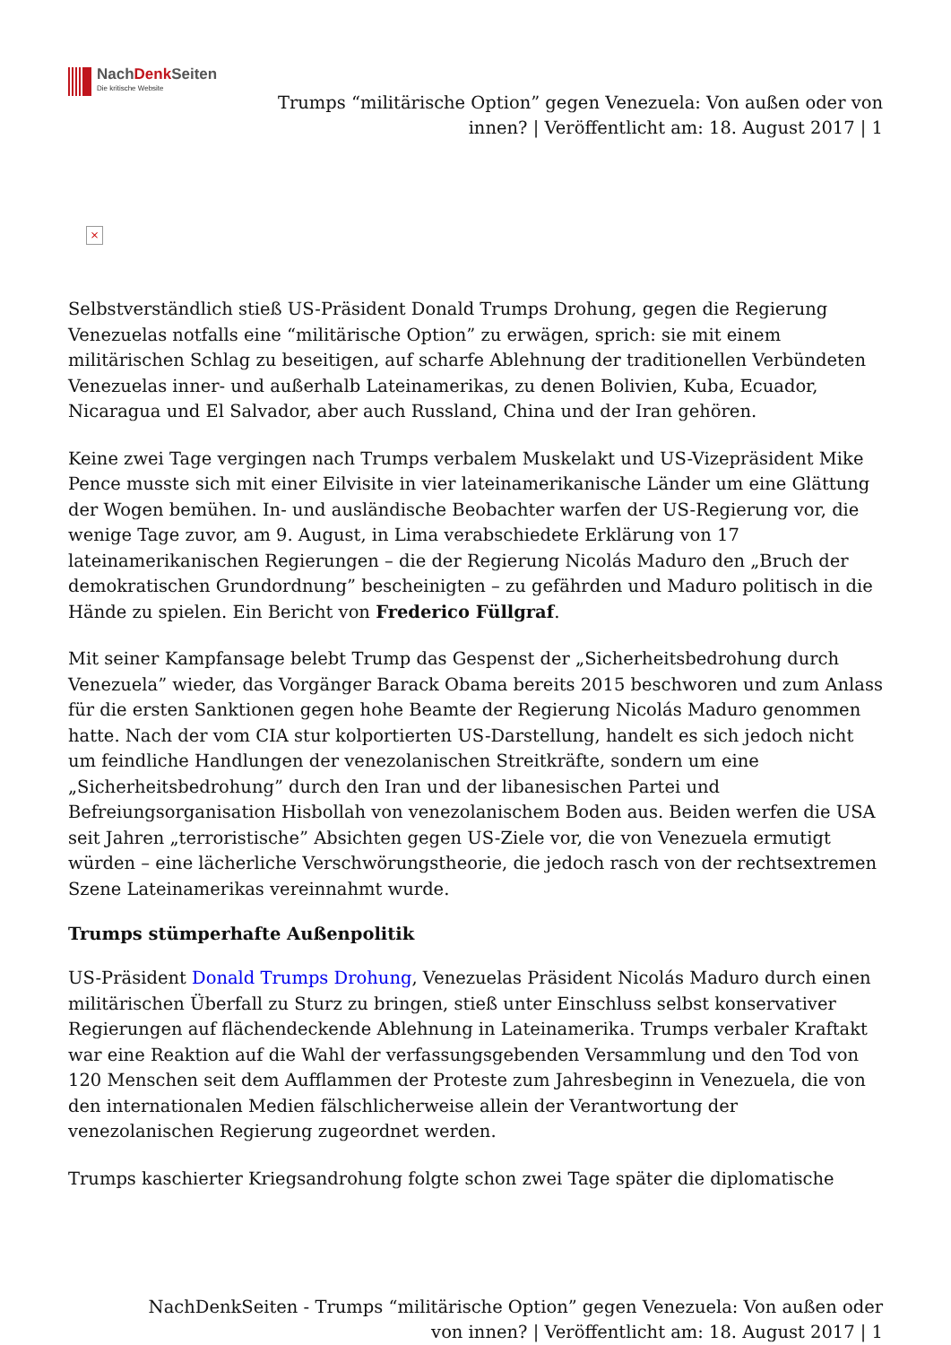NachDenk Seiten
Die kritische Website
Trumps “militärische Option” gegen Venezuela: Von außen oder von innen? | Veröffentlicht am: 18. August 2017 | 1
×
Selbstverständlich stieß US-Präsident Donald Trumps Drohung, gegen die Regierung Venezuelas notfalls eine “militärische Option” zu erwägen, sprich: sie mit einem militärischen Schlag zu beseitigen, auf scharfe Ablehnung der traditionellen Verbündeten Venezuelas inner- und außerhalb Lateinamerikas, zu denen Bolivien, Kuba, Ecuador, Nicaragua und El Salvador, aber auch Russland, China und der Iran gehören.
Keine zwei Tage vergingen nach Trumps verbalem Muskelakt und US-Vizepräsident Mike Pence musste sich mit einer Eilvisite in vier lateinamerikanische Länder um eine Glättung der Wogen bemühen. In- und ausländische Beobachter warfen der US-Regierung vor, die wenige Tage zuvor, am 9. August, in Lima verabschiedete Erklärung von 17 lateinamerikanischen Regierungen – die der Regierung Nicolás Maduro den „Bruch der demokratischen Grundordnung” bescheinigten – zu gefährden und Maduro politisch in die Hände zu spielen. Ein Bericht von Frederico Füllgraf.
Mit seiner Kampfansage belebt Trump das Gespenst der „Sicherheitsbedrohung durch Venezuela” wieder, das Vorgänger Barack Obama bereits 2015 beschworen und zum Anlass für die ersten Sanktionen gegen hohe Beamte der Regierung Nicolás Maduro genommen hatte. Nach der vom CIA stur kolportierten US-Darstellung, handelt es sich jedoch nicht um feindliche Handlungen der venezolanischen Streitkräfte, sondern um eine „Sicherheitsbedrohung” durch den Iran und der libanesischen Partei und Befreiungsorganisation Hisbollah von venezolanischem Boden aus. Beiden werfen die USA seit Jahren „terroristische” Absichten gegen US-Ziele vor, die von Venezuela ermutigt würden – eine lächerliche Verschwörungstheorie, die jedoch rasch von der rechtsextremen Szene Lateinamerikas vereinnahmt wurde.
Trumps stümperhafte Außenpolitik
US-Präsident Donald Trumps Drohung, Venezuelas Präsident Nicolás Maduro durch einen militärischen Überfall zu Sturz zu bringen, stieß unter Einschluss selbst konservativer Regierungen auf flächendeckende Ablehnung in Lateinamerika. Trumps verbaler Kraftakt war eine Reaktion auf die Wahl der verfassungsgebenden Versammlung und den Tod von 120 Menschen seit dem Aufflammen der Proteste zum Jahresbeginn in Venezuela, die von den internationalen Medien fälschlicherweise allein der Verantwortung der venezolanischen Regierung zugeordnet werden.
Trumps kaschierter Kriegsandrohung folgte schon zwei Tage später die diplomatische
NachDenkSeiten - Trumps “militärische Option” gegen Venezuela: Von außen oder von innen? | Veröffentlicht am: 18. August 2017 | 1